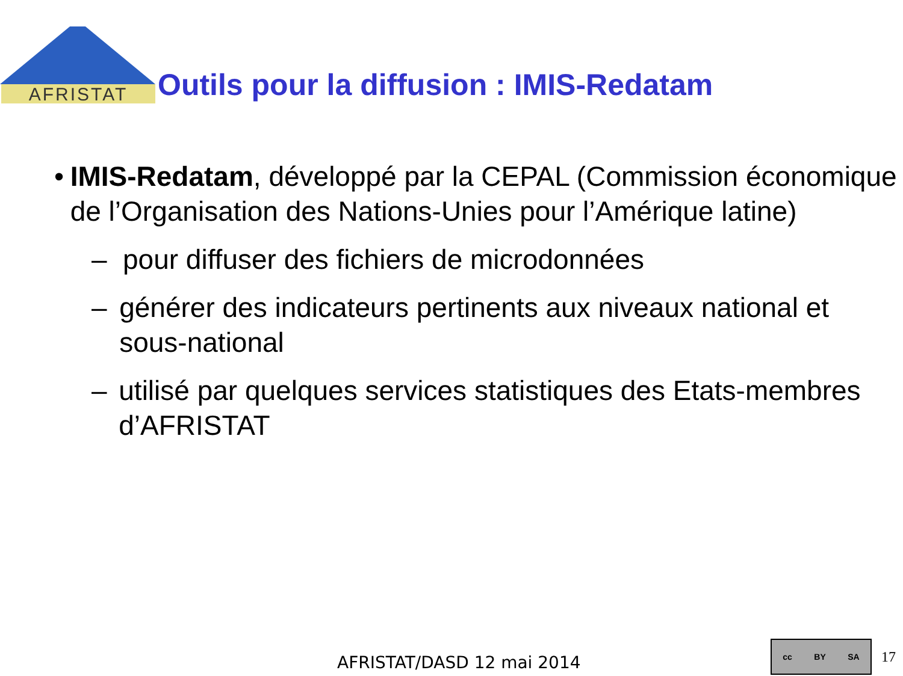AFRISTAT
Outils pour la diffusion : IMIS-Redatam
• IMIS-Redatam, développé par la CEPAL (Commission économique de l’Organisation des Nations-Unies pour l’Amérique latine)
– pour diffuser des fichiers de microdonnées
– générer des indicateurs pertinents aux niveaux national et sous-national
– utilisé par quelques services statistiques des Etats-membres d’AFRISTAT
AFRISTAT/DASD 12 mai 2014 cc BY SA
17